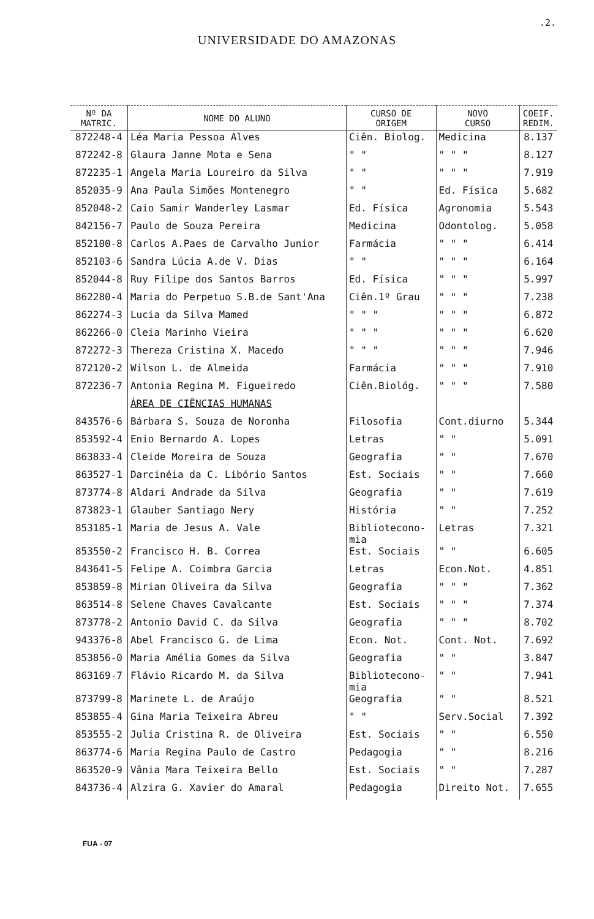.2.
UNIVERSIDADE DO AMAZONAS
| Nº DA MATRIC. | NOME DO ALUNO | CURSO DE ORIGEM | NOVO CURSO | COEIF. REDIM. |
| --- | --- | --- | --- | --- |
| 872248-4 | Léa Maria Pessoa Alves | Ciên. Biolog. | Medicina | 8.137 |
| 872242-8 | Glaura Janne Mota e Sena | " " | " " " | 8.127 |
| 872235-1 | Angela Maria Loureiro da Silva | " " | " " " | 7.919 |
| 852035-9 | Ana Paula Simões Montenegro | " " | Ed. Física | 5.682 |
| 852048-2 | Caio Samir Wanderley Lasmar | Ed. Física | Agronomia | 5.543 |
| 842156-7 | Paulo de Souza Pereira | Medicina | Odontolog. | 5.058 |
| 852100-8 | Carlos A.Paes de Carvalho Junior | Farmácia | " " " | 6.414 |
| 852103-6 | Sandra Lúcia A.de V. Dias | " " | " " " | 6.164 |
| 852044-8 | Ruy Filipe dos Santos Barros | Ed. Física | " " " | 5.997 |
| 862280-4 | Maria do Perpetuo S.B.de Sant'Ana | Ciên.1º Grau | " " " | 7.238 |
| 862274-3 | Lucia da Silva Mamed | " " " | " " " | 6.872 |
| 862266-0 | Cleia Marinho Vieira | " " " | " " " | 6.620 |
| 872272-3 | Thereza Cristina X. Macedo | " " " | " " " | 7.946 |
| 872120-2 | Wilson L. de Almeida | Farmácia | " " " | 7.910 |
| 872236-7 | Antonia Regina M. Figueiredo | Ciên.Biológ. | " " " | 7.580 |
| | ÁREA DE CIÊNCIAS HUMANAS | | | |
| 843576-6 | Bárbara S. Souza de Noronha | Filosofia | Cont.diurno | 5.344 |
| 853592-4 | Enio Bernardo A. Lopes | Letras | " " | 5.091 |
| 863833-4 | Cleide Moreira de Souza | Geografia | " " | 7.670 |
| 863527-1 | Darcinéia da C. Libório Santos | Est. Sociais | " " | 7.660 |
| 873774-8 | Aldari Andrade da Silva | Geografia | " " | 7.619 |
| 873823-1 | Glauber Santiago Nery | História | " " | 7.252 |
| 853185-1 | Maria de Jesus A. Vale | Bibliotecono- mia | Letras | 7.321 |
| 853550-2 | Francisco H. B. Correa | Est. Sociais | " " | 6.605 |
| 843641-5 | Felipe A. Coimbra Garcia | Letras | Econ.Not. | 4.851 |
| 853859-8 | Mirian Oliveira da Silva | Geografia | " " " | 7.362 |
| 863514-8 | Selene Chaves Cavalcante | Est. Sociais | " " " | 7.374 |
| 873778-2 | Antonio David C. da Silva | Geografia | " " " | 8.702 |
| 943376-8 | Abel Francisco G. de Lima | Econ. Not. | Cont. Not. | 7.692 |
| 853856-0 | Maria Amélia Gomes da Silva | Geografia | " " | 3.847 |
| 863169-7 | Flávio Ricardo M. da Silva | Bibliotecono- mia | " " | 7.941 |
| 873799-8 | Marinete L. de Araújo | Geografia | " " | 8.521 |
| 853855-4 | Gina Maria Teixeira Abreu | " " | Serv.Social | 7.392 |
| 853555-2 | Julia Cristina R. de Oliveira | Est. Sociais | " " | 6.550 |
| 863774-6 | Maria Regina Paulo de Castro | Pedagogia | " " | 8.216 |
| 863520-9 | Vânia Mara Teixeira Bello | Est. Sociais | " " | 7.287 |
| 843736-4 | Alzira G. Xavier do Amaral | Pedagogia | Direito Not. | 7.655 |
FUA - 07